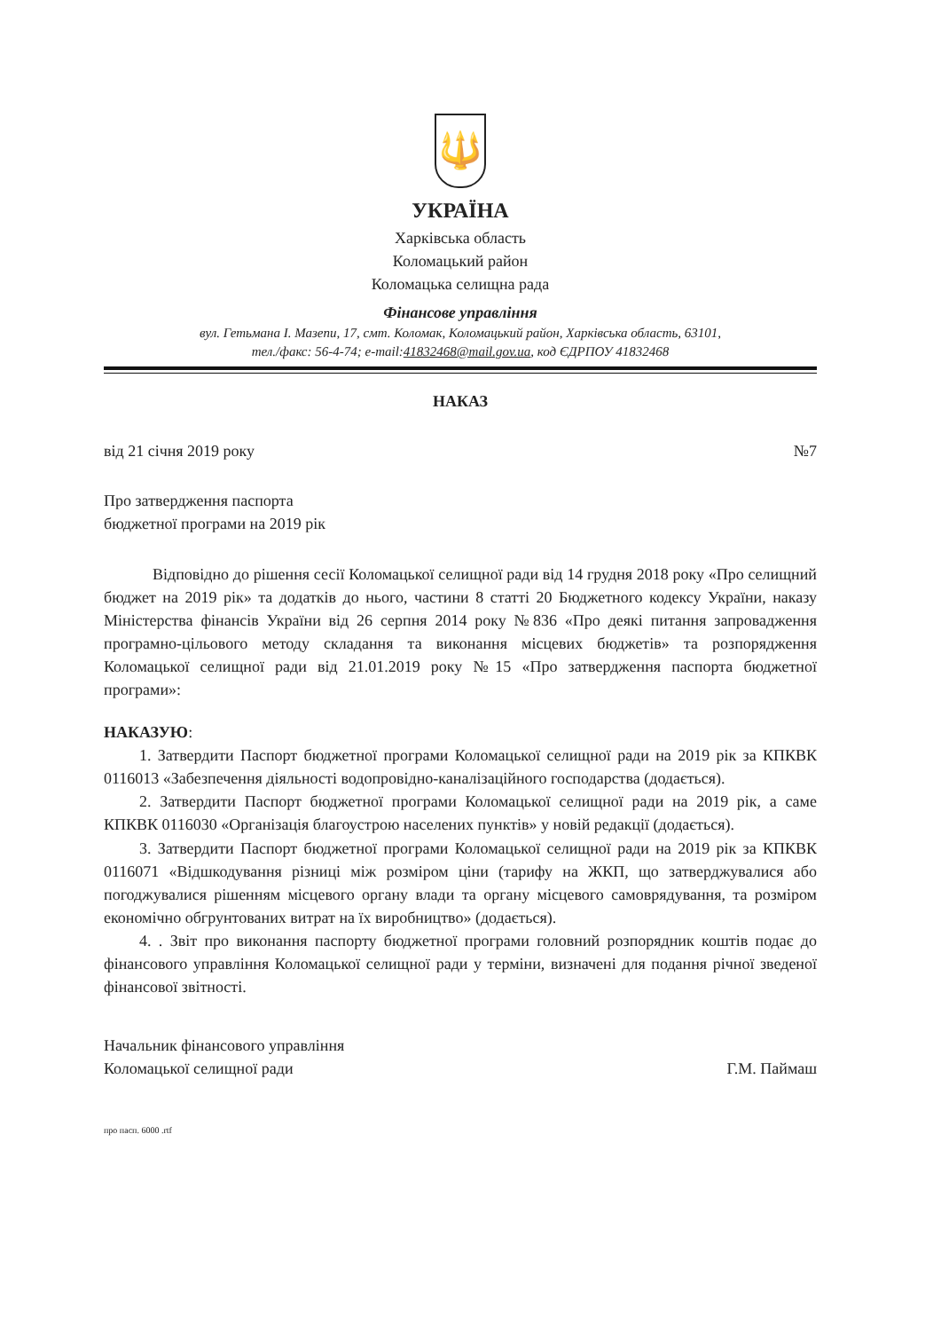🔱
УКРАЇНА
Харківська область
Коломацький район
Коломацька селищна рада
Фінансове управління
вул. Гетьмана І. Мазепи, 17, смт. Коломак, Коломацький район, Харківська область, 63101,
тел./факс: 56-4-74; e-mail:41832468@mail.gov.ua, код ЄДРПОУ 41832468
НАКАЗ
від 21 січня 2019 року №7
Про затвердження паспорта
бюджетної програми на 2019 рік
Відповідно до рішення сесії Коломацької селищної ради від 14 грудня 2018 року «Про селищний бюджет на 2019 рік» та додатків до нього, частини 8 статті 20 Бюджетного кодексу України, наказу Міністерства фінансів України від 26 серпня 2014 року №836 «Про деякі питання запровадження програмно-цільового методу складання та виконання місцевих бюджетів» та розпорядження Коломацької селищної ради від 21.01.2019 року №15 «Про затвердження паспорта бюджетної програми»:
НАКАЗУЮ:
1. Затвердити Паспорт бюджетної програми Коломацької селищної ради на 2019 рік за КПКВК 0116013 «Забезпечення діяльності водопровідно-каналізаційного господарства (додається).
2. Затвердити Паспорт бюджетної програми Коломацької селищної ради на 2019 рік, а саме КПКВК 0116030 «Організація благоустрою населених пунктів» у новій редакції (додається).
3. Затвердити Паспорт бюджетної програми Коломацької селищної ради на 2019 рік за КПКВК 0116071 «Відшкодування різниці між розміром ціни (тарифу на ЖКП, що затверджувалися або погоджувалися рішенням місцевого органу влади та органу місцевого самоврядування, та розміром економічно обгрунтованих витрат на їх виробництво» (додається).
4. . Звіт про виконання паспорту бюджетної програми головний розпорядник коштів подає до фінансового управління Коломацької селищної ради у терміни, визначені для подання річної зведеної фінансової звітності.
Начальник фінансового управління
Коломацької селищної ради Г.М. Паймаш
про пасп. 6000 .rtf